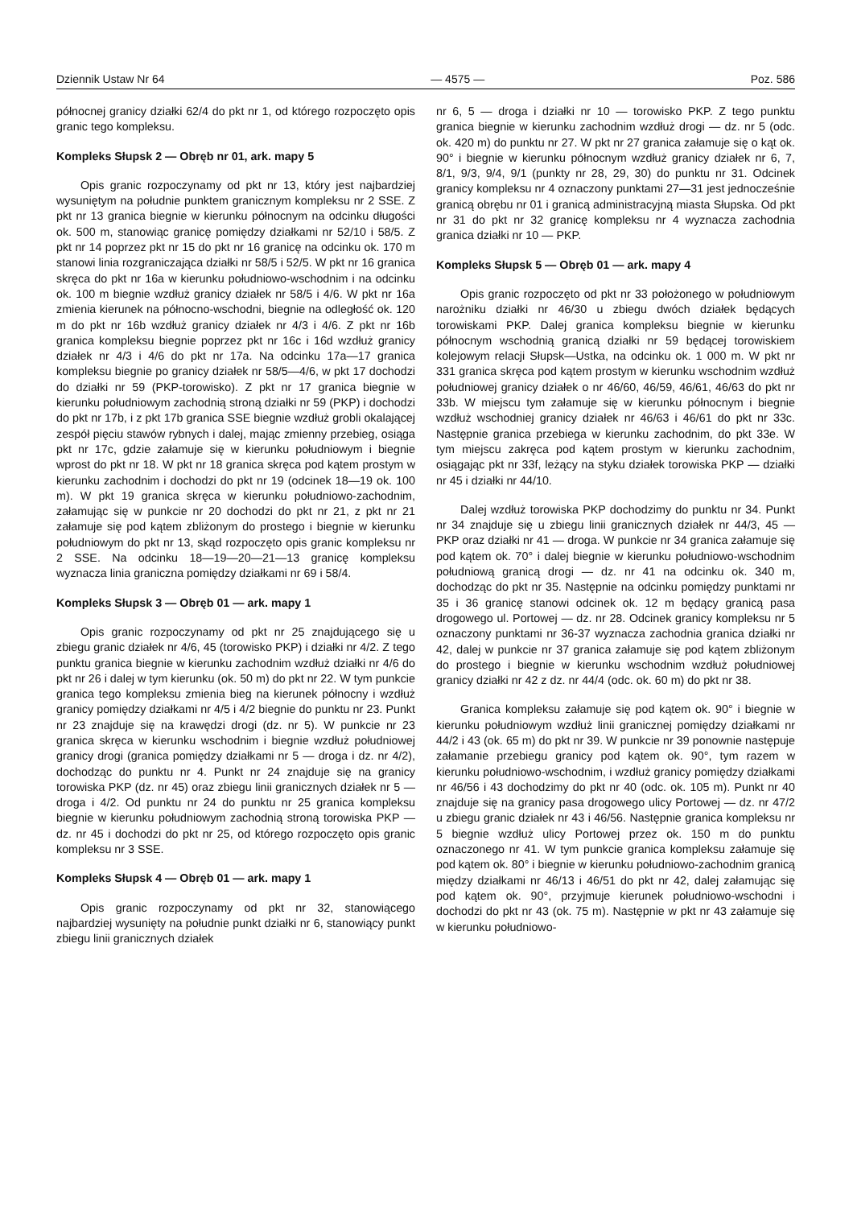Dziennik Ustaw Nr 64 — 4575 — Poz. 586
północnej granicy działki 62/4 do pkt nr 1, od którego rozpoczęto opis granic tego kompleksu.
Kompleks Słupsk 2 — Obręb nr 01, ark. mapy 5
Opis granic rozpoczynamy od pkt nr 13, który jest najbardziej wysuniętym na południe punktem granicznym kompleksu nr 2 SSE. Z pkt nr 13 granica biegnie w kierunku północnym na odcinku długości ok. 500 m, stanowiąc granicę pomiędzy działkami nr 52/10 i 58/5. Z pkt nr 14 poprzez pkt nr 15 do pkt nr 16 granicę na odcinku ok. 170 m stanowi linia rozgraniczająca działki nr 58/5 i 52/5. W pkt nr 16 granica skręca do pkt nr 16a w kierunku południowo-wschodnim i na odcinku ok. 100 m biegnie wzdłuż granicy działek nr 58/5 i 4/6. W pkt nr 16a zmienia kierunek na północno-wschodni, biegnie na odległość ok. 120 m do pkt nr 16b wzdłuż granicy działek nr 4/3 i 4/6. Z pkt nr 16b granica kompleksu biegnie poprzez pkt nr 16c i 16d wzdłuż granicy działek nr 4/3 i 4/6 do pkt nr 17a. Na odcinku 17a—17 granica kompleksu biegnie po granicy działek nr 58/5—4/6, w pkt 17 dochodzi do działki nr 59 (PKP-torowisko). Z pkt nr 17 granica biegnie w kierunku południowym zachodnią stroną działki nr 59 (PKP) i dochodzi do pkt nr 17b, i z pkt 17b granica SSE biegnie wzdłuż grobli okalającej zespół pięciu stawów rybnych i dalej, mając zmienny przebieg, osiąga pkt nr 17c, gdzie załamuje się w kierunku południowym i biegnie wprost do pkt nr 18. W pkt nr 18 granica skręca pod kątem prostym w kierunku zachodnim i dochodzi do pkt nr 19 (odcinek 18—19 ok. 100 m). W pkt 19 granica skręca w kierunku południowo-zachodnim, załamując się w punkcie nr 20 dochodzi do pkt nr 21, z pkt nr 21 załamuje się pod kątem zbliżonym do prostego i biegnie w kierunku południowym do pkt nr 13, skąd rozpoczęto opis granic kompleksu nr 2 SSE. Na odcinku 18—19—20—21—13 granicę kompleksu wyznacza linia graniczna pomiędzy działkami nr 69 i 58/4.
Kompleks Słupsk 3 — Obręb 01 — ark. mapy 1
Opis granic rozpoczynamy od pkt nr 25 znajdującego się u zbiegu granic działek nr 4/6, 45 (torowisko PKP) i działki nr 4/2. Z tego punktu granica biegnie w kierunku zachodnim wzdłuż działki nr 4/6 do pkt nr 26 i dalej w tym kierunku (ok. 50 m) do pkt nr 22. W tym punkcie granica tego kompleksu zmienia bieg na kierunek północny i wzdłuż granicy pomiędzy działkami nr 4/5 i 4/2 biegnie do punktu nr 23. Punkt nr 23 znajduje się na krawędzi drogi (dz. nr 5). W punkcie nr 23 granica skręca w kierunku wschodnim i biegnie wzdłuż południowej granicy drogi (granica pomiędzy działkami nr 5 — droga i dz. nr 4/2), dochodząc do punktu nr 4. Punkt nr 24 znajduje się na granicy torowiska PKP (dz. nr 45) oraz zbiegu linii granicznych działek nr 5 — droga i 4/2. Od punktu nr 24 do punktu nr 25 granica kompleksu biegnie w kierunku południowym zachodnią stroną torowiska PKP — dz. nr 45 i dochodzi do pkt nr 25, od którego rozpoczęto opis granic kompleksu nr 3 SSE.
Kompleks Słupsk 4 — Obręb 01 — ark. mapy 1
Opis granic rozpoczynamy od pkt nr 32, stanowiącego najbardziej wysunięty na południe punkt działki nr 6, stanowiący punkt zbiegu linii granicznych działek
nr 6, 5 — droga i działki nr 10 — torowisko PKP. Z tego punktu granica biegnie w kierunku zachodnim wzdłuż drogi — dz. nr 5 (odc. ok. 420 m) do punktu nr 27. W pkt nr 27 granica załamuje się o kąt ok. 90° i biegnie w kierunku północnym wzdłuż granicy działek nr 6, 7, 8/1, 9/3, 9/4, 9/1 (punkty nr 28, 29, 30) do punktu nr 31. Odcinek granicy kompleksu nr 4 oznaczony punktami 27—31 jest jednocześnie granicą obrębu nr 01 i granicą administracyjną miasta Słupska. Od pkt nr 31 do pkt nr 32 granicę kompleksu nr 4 wyznacza zachodnia granica działki nr 10 — PKP.
Kompleks Słupsk 5 — Obręb 01 — ark. mapy 4
Opis granic rozpoczęto od pkt nr 33 położonego w południowym narożniku działki nr 46/30 u zbiegu dwóch działek będących torowiskami PKP. Dalej granica kompleksu biegnie w kierunku północnym wschodnią granicą działki nr 59 będącej torowiskiem kolejowym relacji Słupsk—Ustka, na odcinku ok. 1 000 m. W pkt nr 331 granica skręca pod kątem prostym w kierunku wschodnim wzdłuż południowej granicy działek o nr 46/60, 46/59, 46/61, 46/63 do pkt nr 33b. W miejscu tym załamuje się w kierunku północnym i biegnie wzdłuż wschodniej granicy działek nr 46/63 i 46/61 do pkt nr 33c. Następnie granica przebiega w kierunku zachodnim, do pkt 33e. W tym miejscu zakręca pod kątem prostym w kierunku zachodnim, osiągając pkt nr 33f, leżący na styku działek torowiska PKP — działki nr 45 i działki nr 44/10.
Dalej wzdłuż torowiska PKP dochodzimy do punktu nr 34. Punkt nr 34 znajduje się u zbiegu linii granicznych działek nr 44/3, 45 — PKP oraz działki nr 41 — droga. W punkcie nr 34 granica załamuje się pod kątem ok. 70° i dalej biegnie w kierunku południowo-wschodnim południową granicą drogi — dz. nr 41 na odcinku ok. 340 m, dochodząc do pkt nr 35. Następnie na odcinku pomiędzy punktami nr 35 i 36 granicę stanowi odcinek ok. 12 m będący granicą pasa drogowego ul. Portowej — dz. nr 28. Odcinek granicy kompleksu nr 5 oznaczony punktami nr 36-37 wyznacza zachodnia granica działki nr 42, dalej w punkcie nr 37 granica załamuje się pod kątem zbliżonym do prostego i biegnie w kierunku wschodnim wzdłuż południowej granicy działki nr 42 z dz. nr 44/4 (odc. ok. 60 m) do pkt nr 38.
Granica kompleksu załamuje się pod kątem ok. 90° i biegnie w kierunku południowym wzdłuż linii granicznej pomiędzy działkami nr 44/2 i 43 (ok. 65 m) do pkt nr 39. W punkcie nr 39 ponownie następuje załamanie przebiegu granicy pod kątem ok. 90°, tym razem w kierunku południowo-wschodnim, i wzdłuż granicy pomiędzy działkami nr 46/56 i 43 dochodzimy do pkt nr 40 (odc. ok. 105 m). Punkt nr 40 znajduje się na granicy pasa drogowego ulicy Portowej — dz. nr 47/2 u zbiegu granic działek nr 43 i 46/56. Następnie granica kompleksu nr 5 biegnie wzdłuż ulicy Portowej przez ok. 150 m do punktu oznaczonego nr 41. W tym punkcie granica kompleksu załamuje się pod kątem ok. 80° i biegnie w kierunku południowo-zachodnim granicą między działkami nr 46/13 i 46/51 do pkt nr 42, dalej załamując się pod kątem ok. 90°, przyjmuje kierunek południowo-wschodni i dochodzi do pkt nr 43 (ok. 75 m). Następnie w pkt nr 43 załamuje się w kierunku południowo-